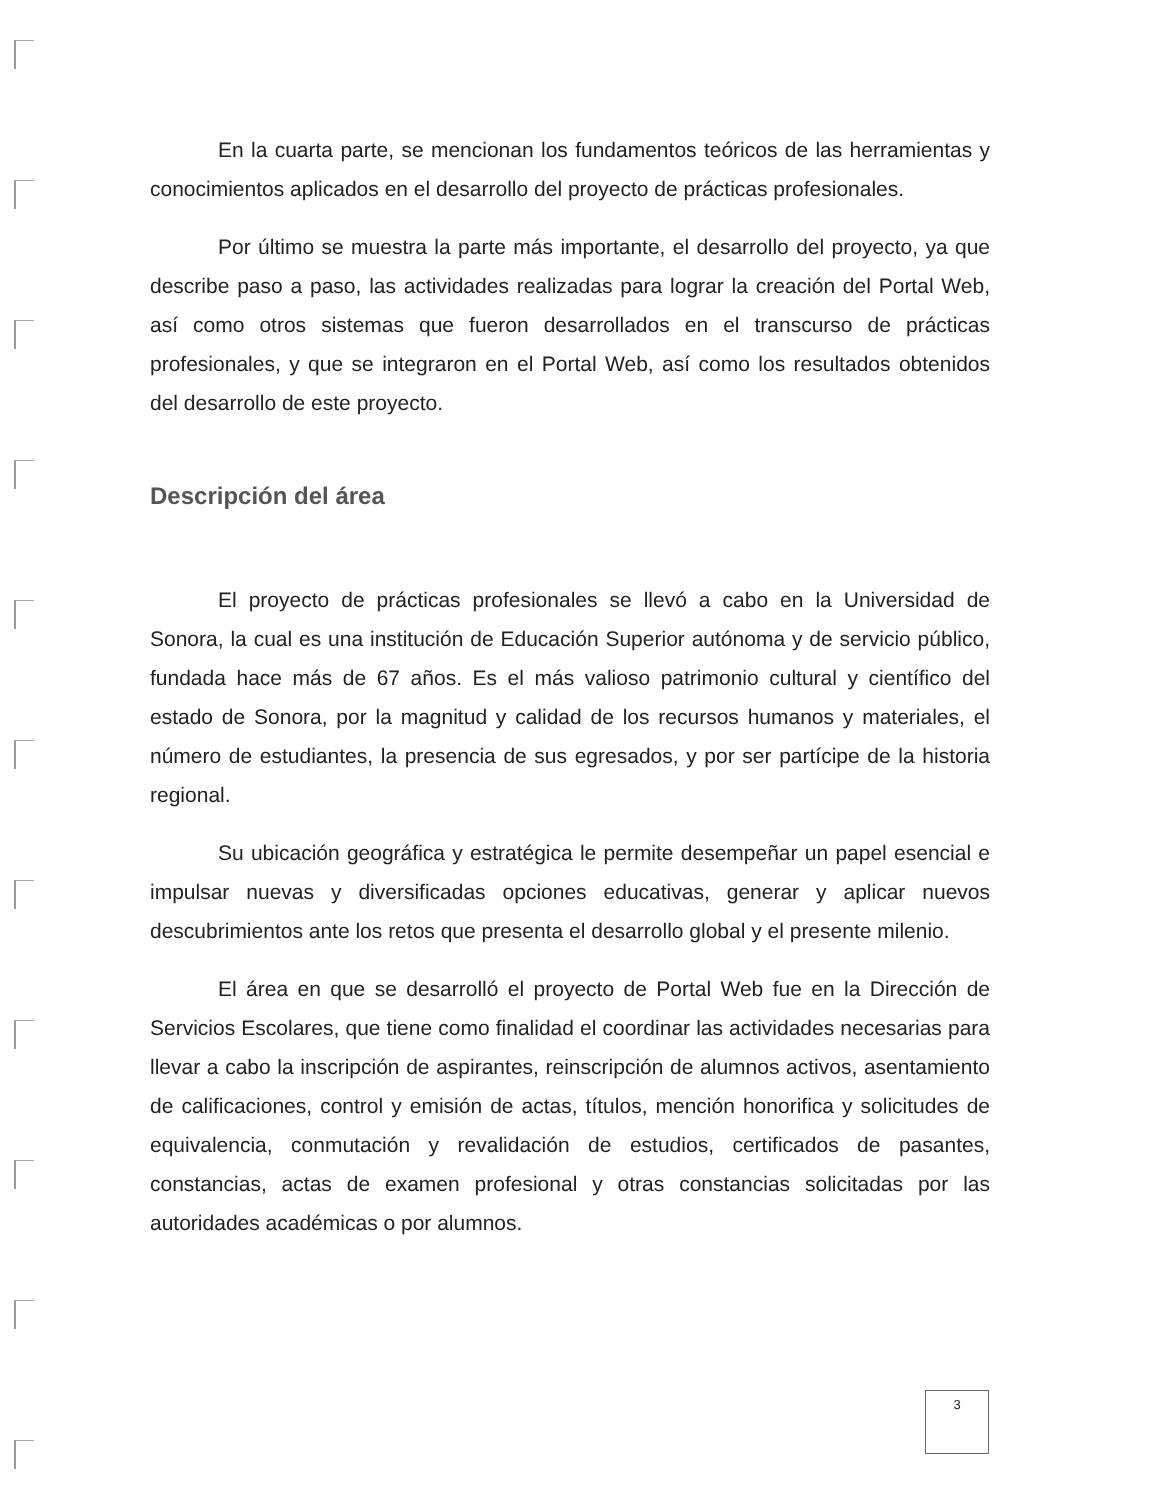En la cuarta parte, se mencionan los fundamentos teóricos de las herramientas y conocimientos aplicados en el desarrollo del proyecto de prácticas profesionales.
Por último se muestra la parte más importante, el desarrollo del proyecto, ya que describe paso a paso, las actividades realizadas para lograr la creación del Portal Web, así como otros sistemas que fueron desarrollados en el transcurso de prácticas profesionales, y que se integraron en el Portal Web, así como los resultados obtenidos del desarrollo de este proyecto.
Descripción del área
El proyecto de prácticas profesionales se llevó a cabo en la Universidad de Sonora, la cual es una institución de Educación Superior autónoma y de servicio público, fundada hace más de 67 años. Es el más valioso patrimonio cultural y científico del estado de Sonora, por la magnitud y calidad de los recursos humanos y materiales, el número de estudiantes, la presencia de sus egresados, y por ser partícipe de la historia regional.
Su ubicación geográfica y estratégica le permite desempeñar un papel esencial e impulsar nuevas y diversificadas opciones educativas, generar y aplicar nuevos descubrimientos ante los retos que presenta el desarrollo global y el presente milenio.
El área en que se desarrolló el proyecto de Portal Web fue en la Dirección de Servicios Escolares, que tiene como finalidad el coordinar las actividades necesarias para llevar a cabo la inscripción de aspirantes, reinscripción de alumnos activos, asentamiento de calificaciones, control y emisión de actas, títulos, mención honorifica y solicitudes de equivalencia, conmutación y revalidación de estudios, certificados de pasantes, constancias, actas de examen profesional y otras constancias solicitadas por las autoridades académicas o por alumnos.
3